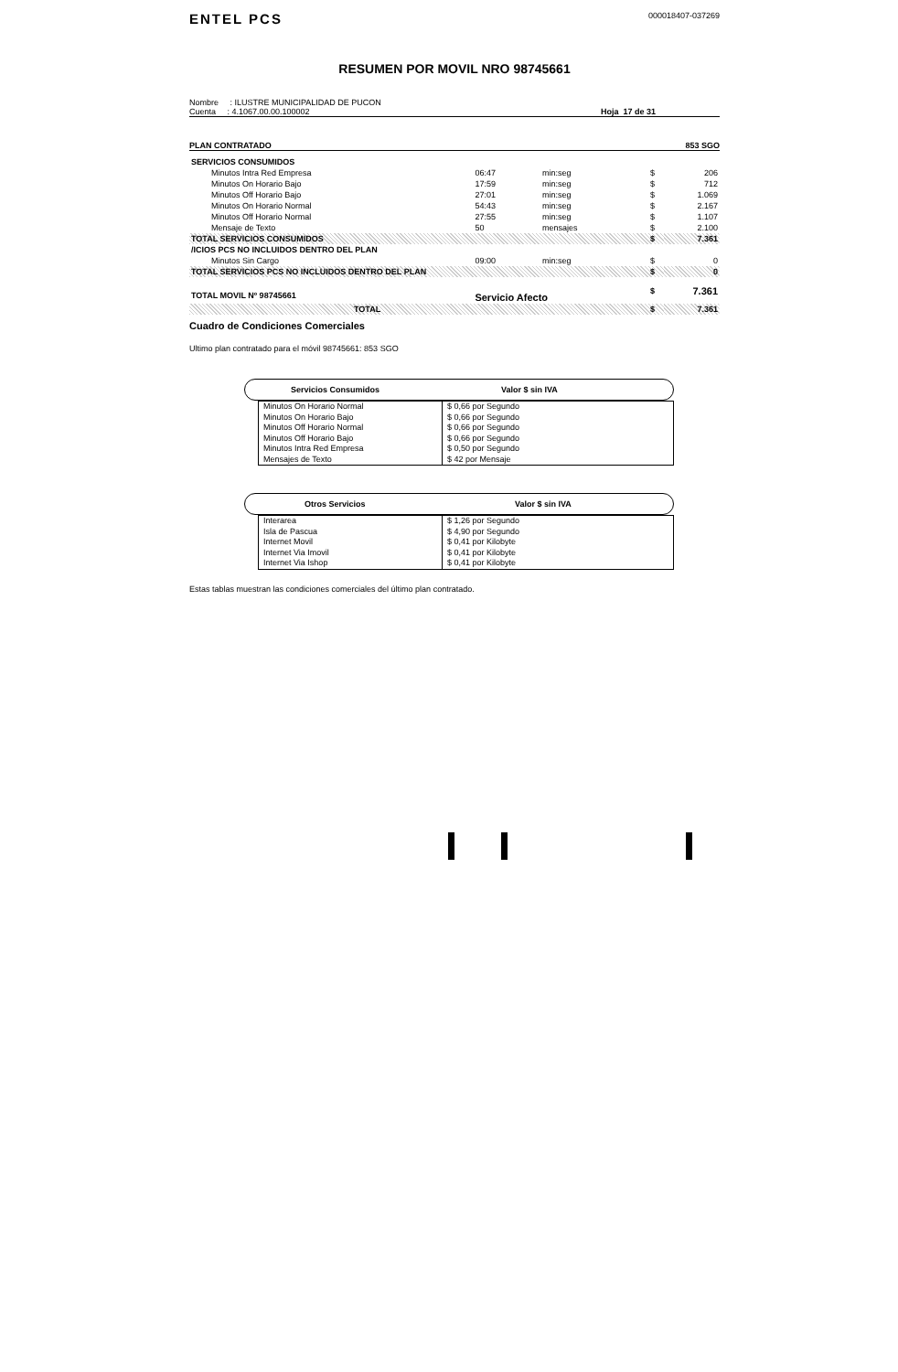ENTEL PCS
000018407-037269
RESUMEN POR MOVIL NRO 98745661
Nombre : ILUSTRE MUNICIPALIDAD DE PUCON
Cuenta : 4.1067.00.00.100002
Hoja 17 de 31
PLAN CONTRATADO 853 SGO
| SERVICIOS CONSUMIDOS | | | | |
| Minutos Intra Red Empresa | 06:47 | min:seg | $ | 206 |
| Minutos On Horario Bajo | 17:59 | min:seg | $ | 712 |
| Minutos Off Horario Bajo | 27:01 | min:seg | $ | 1.069 |
| Minutos On Horario Normal | 54:43 | min:seg | $ | 2.167 |
| Minutos Off Horario Normal | 27:55 | min:seg | $ | 1.107 |
| Mensaje de Texto | 50 | mensajes | $ | 2.100 |
| TOTAL SERVICIOS CONSUMIDOS | | | $ | 7.361 |
| /ICIOS PCS NO INCLUIDOS DENTRO DEL PLAN | | | | |
| Minutos Sin Cargo | 09:00 | min:seg | $ | 0 |
| TOTAL SERVICIOS PCS NO INCLUIDOS DENTRO DEL PLAN | | | $ | 0 |
| TOTAL MOVIL Nº 98745661 | Servicio Afecto | | $ | 7.361 |
| TOTAL | | | $ | 7.361 |
Cuadro de Condiciones Comerciales
Ultimo plan contratado para el móvil 98745661: 853 SGO
Servicios Consumidos Valor $ sin IVA
| Minutos On Horario Normal Minutos On Horario Bajo Minutos Off Horario Normal Minutos Off Horario Bajo Minutos Intra Red Empresa Mensajes de Texto | $ 0,66 por Segundo $ 0,66 por Segundo $ 0,66 por Segundo $ 0,66 por Segundo $ 0,50 por Segundo $ 42 por Mensaje |
Otros Servicios Valor $ sin IVA
| Interarea Isla de Pascua Internet Movil Internet Via Imovil Internet Via Ishop | $ 1,26 por Segundo $ 4,90 por Segundo $ 0,41 por Kilobyte $ 0,41 por Kilobyte $ 0,41 por Kilobyte |
Estas tablas muestran las condiciones comerciales del último plan contratado.